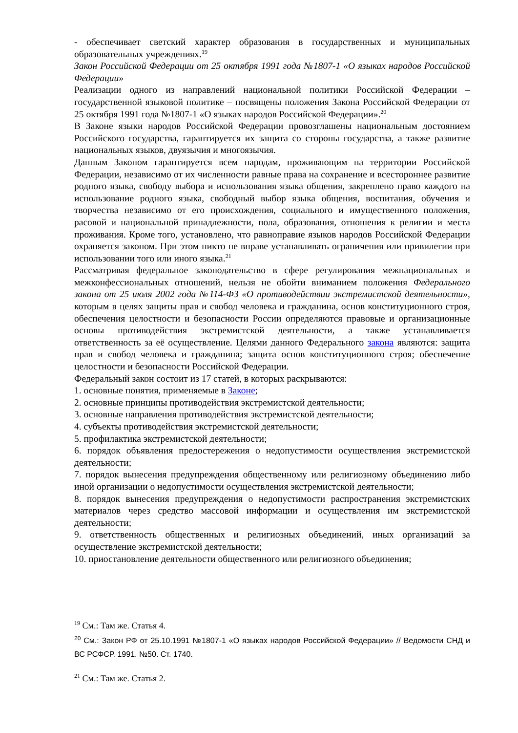- обеспечивает светский характер образования в государственных и муниципальных образовательных учреждениях.<sup>19</sup>
Закон Российской Федерации от 25 октября 1991 года №1807-1 «О языках народов Российской Федерации»
Реализации одного из направлений национальной политики Российской Федерации – государственной языковой политике – посвящены положения Закона Российской Федерации от 25 октября 1991 года №1807-1 «О языках народов Российской Федерации».<sup>20</sup>
В Законе языки народов Российской Федерации провозглашены национальным достоянием Российского государства, гарантируется их защита со стороны государства, а также развитие национальных языков, двуязычия и многоязычия.
Данным Законом гарантируется всем народам, проживающим на территории Российской Федерации, независимо от их численности равные права на сохранение и всестороннее развитие родного языка, свободу выбора и использования языка общения, закреплено право каждого на использование родного языка, свободный выбор языка общения, воспитания, обучения и творчества независимо от его происхождения, социального и имущественного положения, расовой и национальной принадлежности, пола, образования, отношения к религии и места проживания. Кроме того, установлено, что равноправие языков народов Российской Федерации охраняется законом. При этом никто не вправе устанавливать ограничения или привилегии при использовании того или иного языка.<sup>21</sup>
Рассматривая федеральное законодательство в сфере регулирования межнациональных и межконфессиональных отношений, нельзя не обойти вниманием положения Федерального закона от 25 июля 2002 года №114-ФЗ «О противодействии экстремистской деятельности», которым в целях защиты прав и свобод человека и гражданина, основ конституционного строя, обеспечения целостности и безопасности России определяются правовые и организационные основы противодействия экстремистской деятельности, а также устанавливается ответственность за её осуществление. Целями данного Федерального закона являются: защита прав и свобод человека и гражданина; защита основ конституционного строя; обеспечение целостности и безопасности Российской Федерации.
Федеральный закон состоит из 17 статей, в которых раскрываются:
1. основные понятия, применяемые в Законе;
2. основные принципы противодействия экстремистской деятельности;
3. основные направления противодействия экстремистской деятельности;
4. субъекты противодействия экстремистской деятельности;
5. профилактика экстремистской деятельности;
6. порядок объявления предостережения о недопустимости осуществления экстремистской деятельности;
7. порядок вынесения предупреждения общественному или религиозному объединению либо иной организации о недопустимости осуществления экстремистской деятельности;
8. порядок вынесения предупреждения о недопустимости распространения экстремистских материалов через средство массовой информации и осуществления им экстремистской деятельности;
9. ответственность общественных и религиозных объединений, иных организаций за осуществление экстремистской деятельности;
10. приостановление деятельности общественного или религиозного объединения;
<sup>19</sup> См.: Там же. Статья 4.
<sup>20</sup> См.: Закон РФ от 25.10.1991 №1807-1 «О языках народов Российской Федерации» // Ведомости СНД и ВС РСФСР. 1991. №50. Ст. 1740.
<sup>21</sup> См.: Там же. Статья 2.